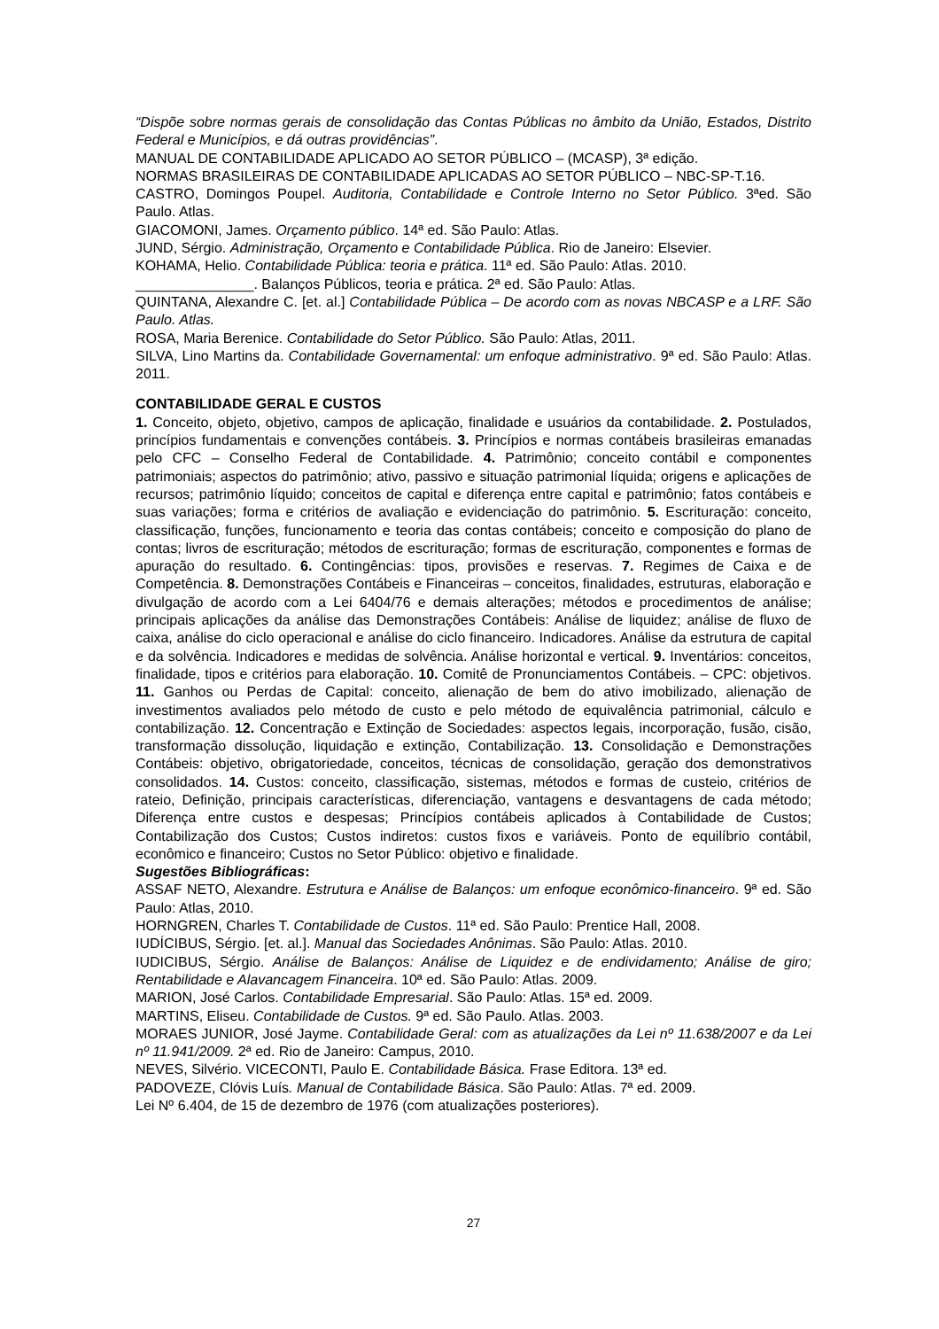“Dispõe sobre normas gerais de consolidação das Contas Públicas no âmbito da União, Estados, Distrito Federal e Municípios, e dá outras providências”.
MANUAL DE CONTABILIDADE APLICADO AO SETOR PÚBLICO – (MCASP), 3ª edição.
NORMAS BRASILEIRAS DE CONTABILIDADE APLICADAS AO SETOR PÚBLICO – NBC-SP-T.16.
CASTRO, Domingos Poupel. Auditoria, Contabilidade e Controle Interno no Setor Público. 3ªed. São Paulo. Atlas.
GIACOMONI, James. Orçamento público. 14ª ed. São Paulo: Atlas.
JUND, Sérgio. Administração, Orçamento e Contabilidade Pública. Rio de Janeiro: Elsevier.
KOHAMA, Helio. Contabilidade Pública: teoria e prática. 11ª ed. São Paulo: Atlas. 2010.
_______________. Balanços Públicos, teoria e prática. 2ª ed. São Paulo: Atlas.
QUINTANA, Alexandre C. [et. al.] Contabilidade Pública – De acordo com as novas NBCASP e a LRF. São Paulo. Atlas.
ROSA, Maria Berenice. Contabilidade do Setor Público. São Paulo: Atlas, 2011.
SILVA, Lino Martins da. Contabilidade Governamental: um enfoque administrativo. 9ª ed. São Paulo: Atlas. 2011.
CONTABILIDADE GERAL E CUSTOS
1. Conceito, objeto, objetivo, campos de aplicação, finalidade e usuários da contabilidade. 2. Postulados, princípios fundamentais e convenções contábeis. 3. Princípios e normas contábeis brasileiras emanadas pelo CFC – Conselho Federal de Contabilidade. 4. Patrimônio; conceito contábil e componentes patrimoniais; aspectos do patrimônio; ativo, passivo e situação patrimonial líquida; origens e aplicações de recursos; patrimônio líquido; conceitos de capital e diferença entre capital e patrimônio; fatos contábeis e suas variações; forma e critérios de avaliação e evidenciação do patrimônio. 5. Escrituração: conceito, classificação, funções, funcionamento e teoria das contas contábeis; conceito e composição do plano de contas; livros de escrituração; métodos de escrituração; formas de escrituração, componentes e formas de apuração do resultado. 6. Contingências: tipos, provisões e reservas. 7. Regimes de Caixa e de Competência. 8. Demonstrações Contábeis e Financeiras – conceitos, finalidades, estruturas, elaboração e divulgação de acordo com a Lei 6404/76 e demais alterações; métodos e procedimentos de análise; principais aplicações da análise das Demonstrações Contábeis: Análise de liquidez; análise de fluxo de caixa, análise do ciclo operacional e análise do ciclo financeiro. Indicadores. Análise da estrutura de capital e da solvência. Indicadores e medidas de solvência. Análise horizontal e vertical. 9. Inventários: conceitos, finalidade, tipos e critérios para elaboração. 10. Comitê de Pronunciamentos Contábeis. – CPC: objetivos. 11. Ganhos ou Perdas de Capital: conceito, alienação de bem do ativo imobilizado, alienação de investimentos avaliados pelo método de custo e pelo método de equivalência patrimonial, cálculo e contabilização. 12. Concentração e Extinção de Sociedades: aspectos legais, incorporação, fusão, cisão, transformação dissolução, liquidação e extinção, Contabilização. 13. Consolidação e Demonstrações Contábeis: objetivo, obrigatoriedade, conceitos, técnicas de consolidação, geração dos demonstrativos consolidados. 14. Custos: conceito, classificação, sistemas, métodos e formas de custeio, critérios de rateio, Definição, principais características, diferenciação, vantagens e desvantagens de cada método; Diferença entre custos e despesas; Princípios contábeis aplicados à Contabilidade de Custos; Contabilização dos Custos; Custos indiretos: custos fixos e variáveis. Ponto de equilíbrio contábil, econômico e financeiro; Custos no Setor Público: objetivo e finalidade.
Sugestões Bibliográficas:
ASSAF NETO, Alexandre. Estrutura e Análise de Balanços: um enfoque econômico-financeiro. 9ª ed. São Paulo: Atlas, 2010.
HORNGREN, Charles T. Contabilidade de Custos. 11ª ed. São Paulo: Prentice Hall, 2008.
IUDÍCIBUS, Sérgio. [et. al.]. Manual das Sociedades Anônimas. São Paulo: Atlas. 2010.
IUDICIBUS, Sérgio. Análise de Balanços: Análise de Liquidez e de endividamento; Análise de giro; Rentabilidade e Alavancagem Financeira. 10ª ed. São Paulo: Atlas. 2009.
MARION, José Carlos. Contabilidade Empresarial. São Paulo: Atlas. 15ª ed. 2009.
MARTINS, Eliseu. Contabilidade de Custos. 9ª ed. São Paulo. Atlas. 2003.
MORAES JUNIOR, José Jayme. Contabilidade Geral: com as atualizações da Lei nº 11.638/2007 e da Lei nº 11.941/2009. 2ª ed. Rio de Janeiro: Campus, 2010.
NEVES, Silvério. VICECONTI, Paulo E. Contabilidade Básica. Frase Editora. 13ª ed.
PADOVEZE, Clóvis Luís. Manual de Contabilidade Básica. São Paulo: Atlas. 7ª ed. 2009.
Lei Nº 6.404, de 15 de dezembro de 1976 (com atualizações posteriores).
27